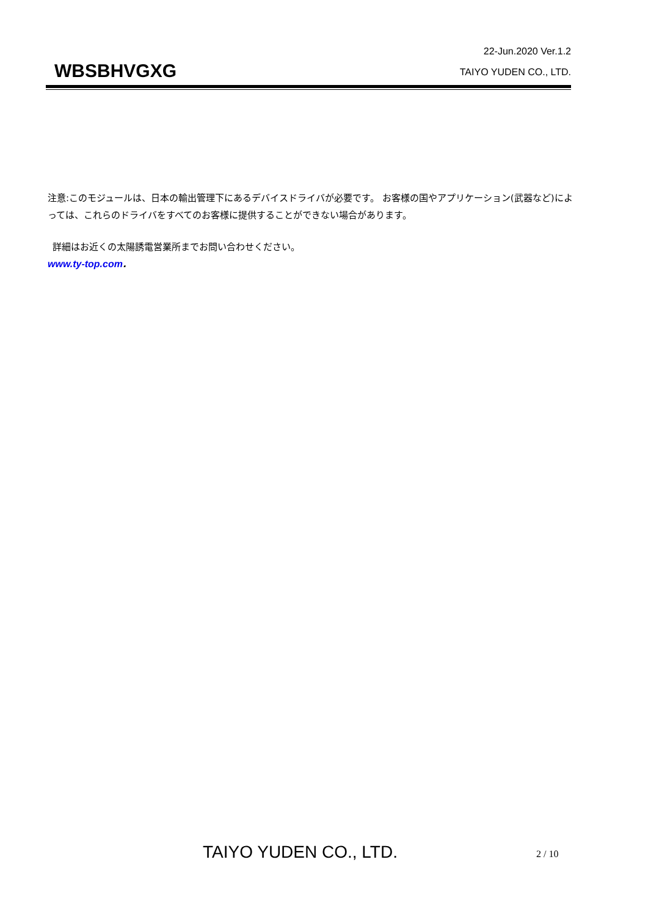22-Jun.2020 Ver.1.2
WBSBHVGXG
TAIYO YUDEN CO., LTD.
注意:このモジュールは、日本の輸出管理下にあるデバイスドライバが必要です。 お客様の国やアプリケーション(武器など)によっては、これらのドライバをすべてのお客様に提供することができない場合があります。
詳細はお近くの太陽誘電営業所までお問い合わせください。
www.ty-top.com.
TAIYO YUDEN CO., LTD. 2 / 10